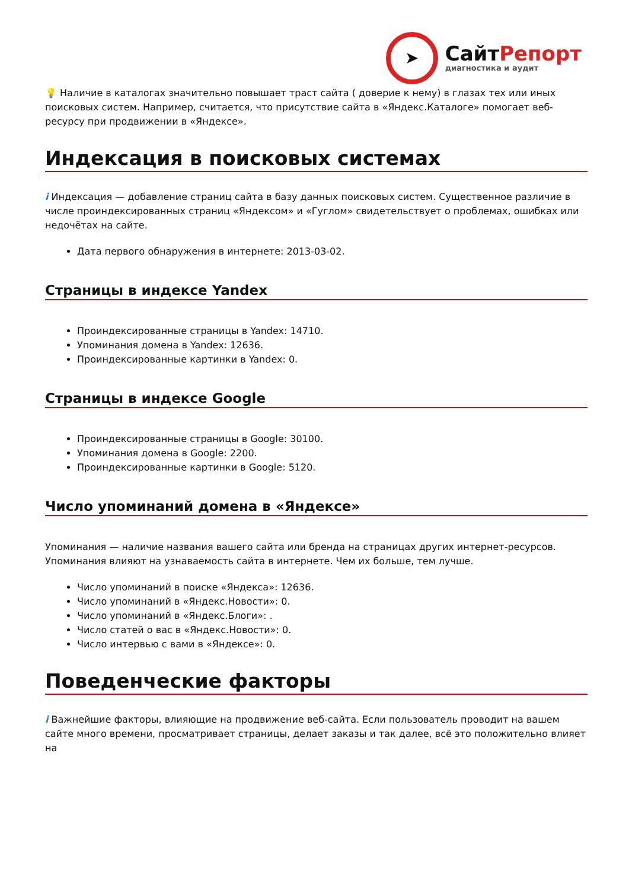➤
СайтРепорт
диагностика и аудит
💡 Наличие в каталогах значительно повышает траст сайта ( доверие к нему) в глазах тех или иных поисковых систем. Например, считается, что присутствие сайта в «Яндекс.Каталоге» помогает веб-ресурсу при продвижении в «Яндексе».
Индексация в поисковых системах
i Индексация — добавление страниц сайта в базу данных поисковых систем. Существенное различие в числе проиндексированных страниц «Яндексом» и «Гуглом» свидетельствует о проблемах, ошибках или недочётах на сайте.
Дата первого обнаружения в интернете: 2013-03-02.
Страницы в индексе Yandex
Проиндексированные страницы в Yandex: 14710.
Упоминания домена в Yandex: 12636.
Проиндексированные картинки в Yandex: 0.
Страницы в индексе Google
Проиндексированные страницы в Google: 30100.
Упоминания домена в Google: 2200.
Проиндексированные картинки в Google: 5120.
Число упоминаний домена в «Яндексе»
Упоминания — наличие названия вашего сайта или бренда на страницах других интернет-ресурсов. Упоминания влияют на узнаваемость сайта в интернете. Чем их больше, тем лучше.
Число упоминаний в поиске «Яндекса»: 12636.
Число упоминаний в «Яндекс.Новости»: 0.
Число упоминаний в «Яндекс.Блоги»: .
Число статей о вас в «Яндекс.Новости»: 0.
Число интервью с вами в «Яндексе»: 0.
Поведенческие факторы
i Важнейшие факторы, влияющие на продвижение веб-сайта. Если пользователь проводит на вашем сайте много времени, просматривает страницы, делает заказы и так далее, всё это положительно влияет на